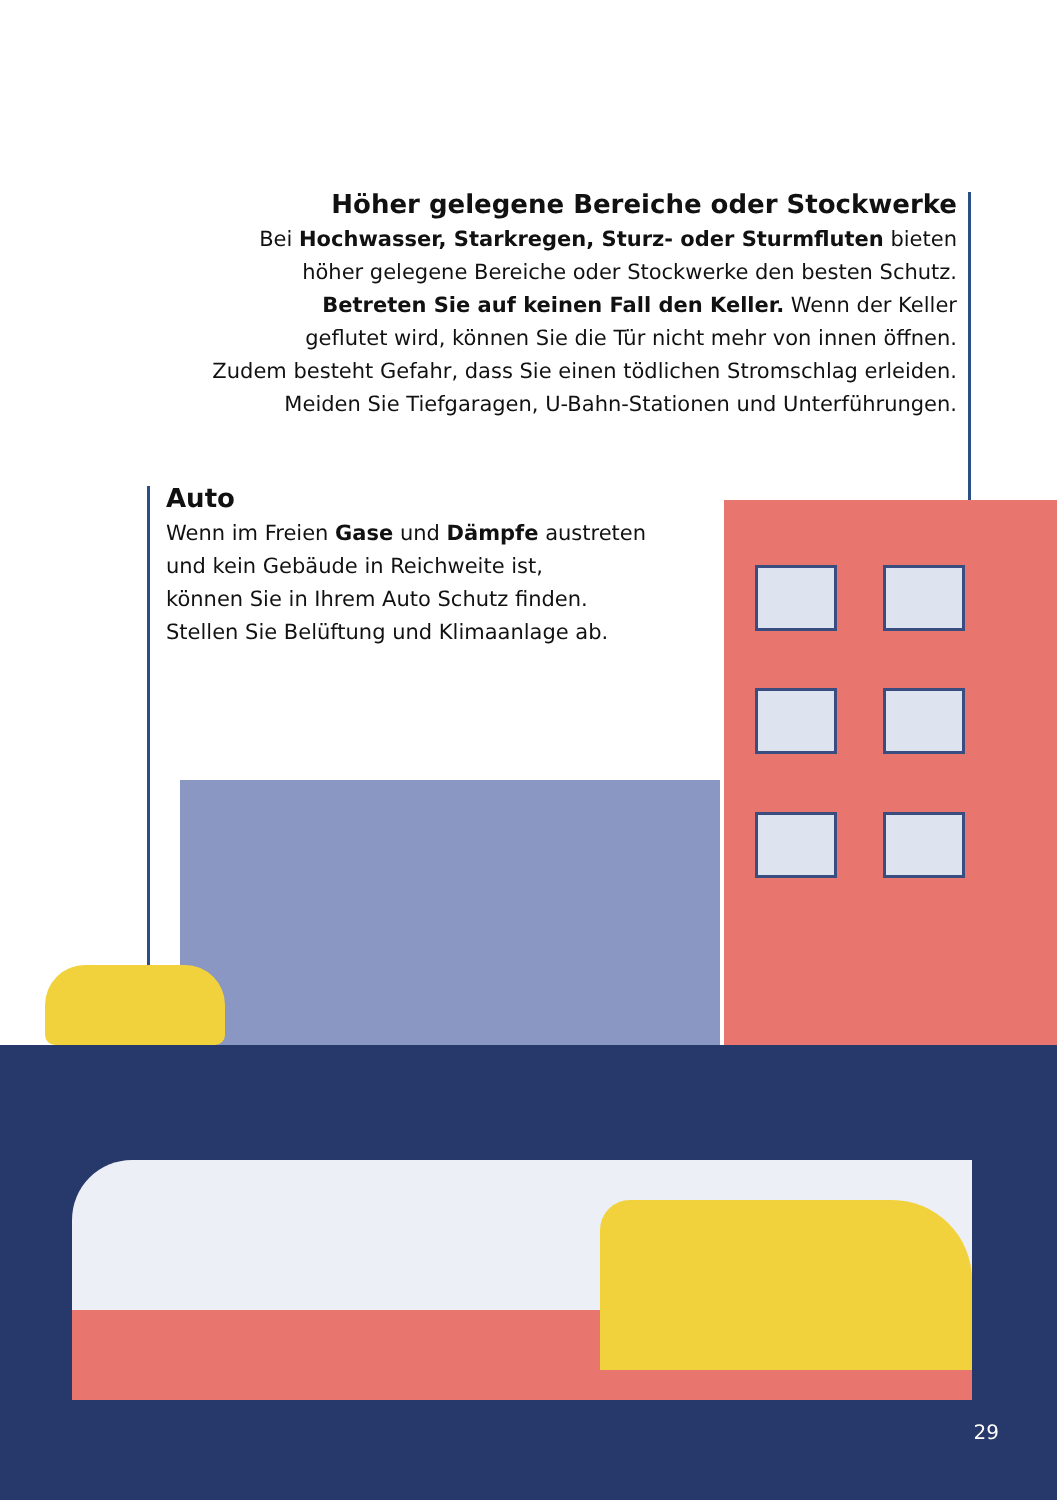Höher gelegene Bereiche oder Stockwerke
Bei Hochwasser, Starkregen, Sturz- oder Sturmfluten bieten
höher gelegene Bereiche oder Stockwerke den besten Schutz.
Betreten Sie auf keinen Fall den Keller. Wenn der Keller
geflutet wird, können Sie die Tür nicht mehr von innen öffnen.
Zudem besteht Gefahr, dass Sie einen tödlichen Stromschlag erleiden.
Meiden Sie Tiefgaragen, U-Bahn-Stationen und Unterführungen.
Auto
Wenn im Freien Gase und Dämpfe austreten
und kein Gebäude in Reichweite ist,
können Sie in Ihrem Auto Schutz finden.
Stellen Sie Belüftung und Klimaanlage ab.
29